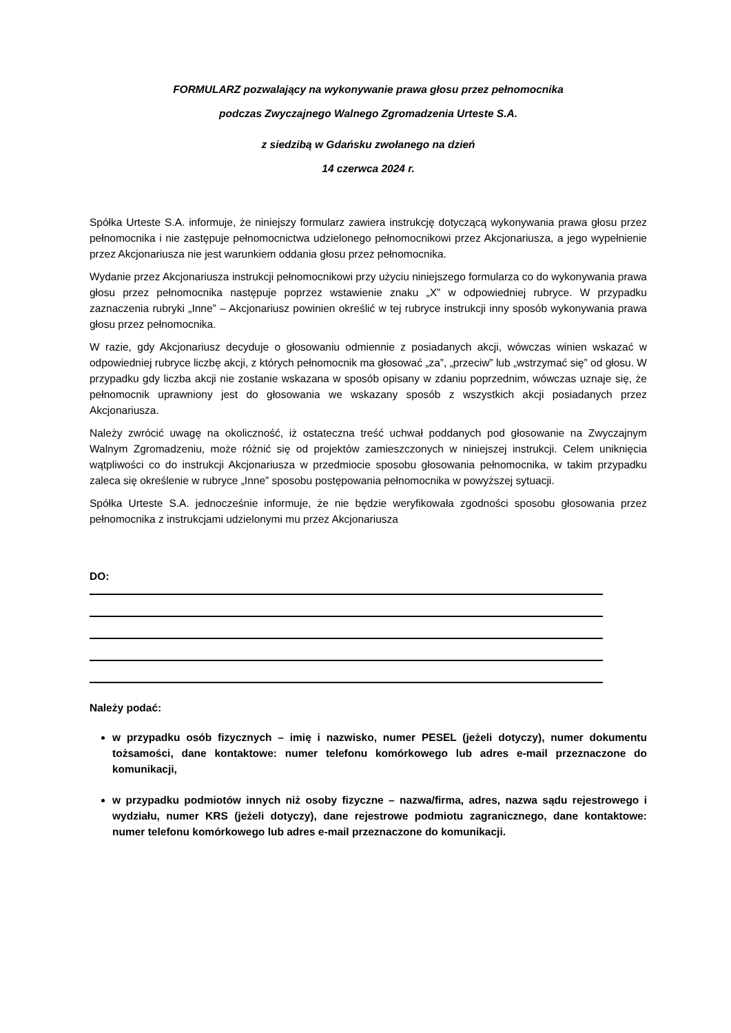FORMULARZ pozwalający na wykonywanie prawa głosu przez pełnomocnika
podczas Zwyczajnego Walnego Zgromadzenia Urteste S.A.
z siedzibą w Gdańsku zwołanego na dzień
14 czerwca 2024 r.
Spółka Urteste S.A. informuje, że niniejszy formularz zawiera instrukcję dotyczącą wykonywania prawa głosu przez pełnomocnika i nie zastępuje pełnomocnictwa udzielonego pełnomocnikowi przez Akcjonariusza, a jego wypełnienie przez Akcjonariusza nie jest warunkiem oddania głosu przez pełnomocnika.
Wydanie przez Akcjonariusza instrukcji pełnomocnikowi przy użyciu niniejszego formularza co do wykonywania prawa głosu przez pełnomocnika następuje poprzez wstawienie znaku „X” w odpowiedniej rubryce. W przypadku zaznaczenia rubryki „Inne” – Akcjonariusz powinien określić w tej rubryce instrukcji inny sposób wykonywania prawa głosu przez pełnomocnika.
W razie, gdy Akcjonariusz decyduje o głosowaniu odmiennie z posiadanych akcji, wówczas winien wskazać w odpowiedniej rubryce liczbę akcji, z których pełnomocnik ma głosować „za”, „przeciw” lub „wstrzymać się” od głosu. W przypadku gdy liczba akcji nie zostanie wskazana w sposób opisany w zdaniu poprzednim, wówczas uznaje się, że pełnomocnik uprawniony jest do głosowania we wskazany sposób z wszystkich akcji posiadanych przez Akcjonariusza.
Należy zwrócić uwagę na okoliczność, iż ostateczna treść uchwał poddanych pod głosowanie na Zwyczajnym Walnym Zgromadzeniu, może różnić się od projektów zamieszczonych w niniejszej instrukcji. Celem uniknięcia wątpliwości co do instrukcji Akcjonariusza w przedmiocie sposobu głosowania pełnomocnika, w takim przypadku zaleca się określenie w rubryce „Inne” sposobu postępowania pełnomocnika w powyższej sytuacji.
Spółka Urteste S.A. jednocześnie informuje, że nie będzie weryfikowała zgodności sposobu głosowania przez pełnomocnika z instrukcjami udzielonymi mu przez Akcjonariusza
DO:
Należy podać:
w przypadku osób fizycznych – imię i nazwisko, numer PESEL (jeżeli dotyczy), numer dokumentu tożsamości, dane kontaktowe: numer telefonu komórkowego lub adres e-mail przeznaczone do komunikacji,
w przypadku podmiotów innych niż osoby fizyczne – nazwa/firma, adres, nazwa sądu rejestrowego i wydziału, numer KRS (jeżeli dotyczy), dane rejestrowe podmiotu zagranicznego, dane kontaktowe: numer telefonu komórkowego lub adres e-mail przeznaczone do komunikacji.